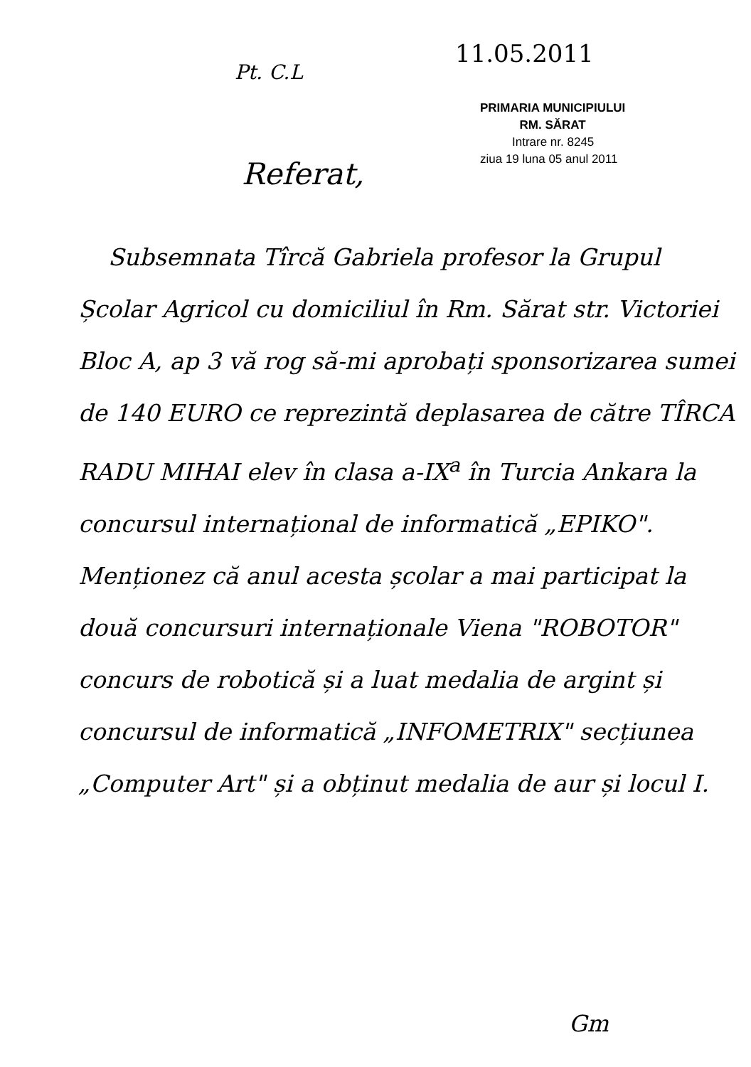11.05.2011
Pt. C.L
PRIMARIA MUNICIPIULUI
RM. SĂRAT
Intrare nr. 8245
ziua 19 luna 05 anul 2011
Referat,
Subsemnata Tîrcă Gabriela profesor la Grupul Școlar Agricol cu domiciliul în Rm. Sărat str. Victoriei Bloc A, ap 3 vă rog să-mi aprobați sponsorizarea sumei de 140 EURO ce reprezintă deplasarea de către TÎRCA RADU MIHAI elev în clasa a-IX<sup>a</sup> în Turcia Ankara la concursul internațional de informatică „EPIKO". Menționez că anul acesta școlar a mai participat la două concursuri internaționale Viena "ROBOTOR" concurs de robotică și a luat medalia de argint și concursul de informatică „INFOMETRIX" secțiunea „Computer Art" și a obținut medalia de aur și locul I.
Gm